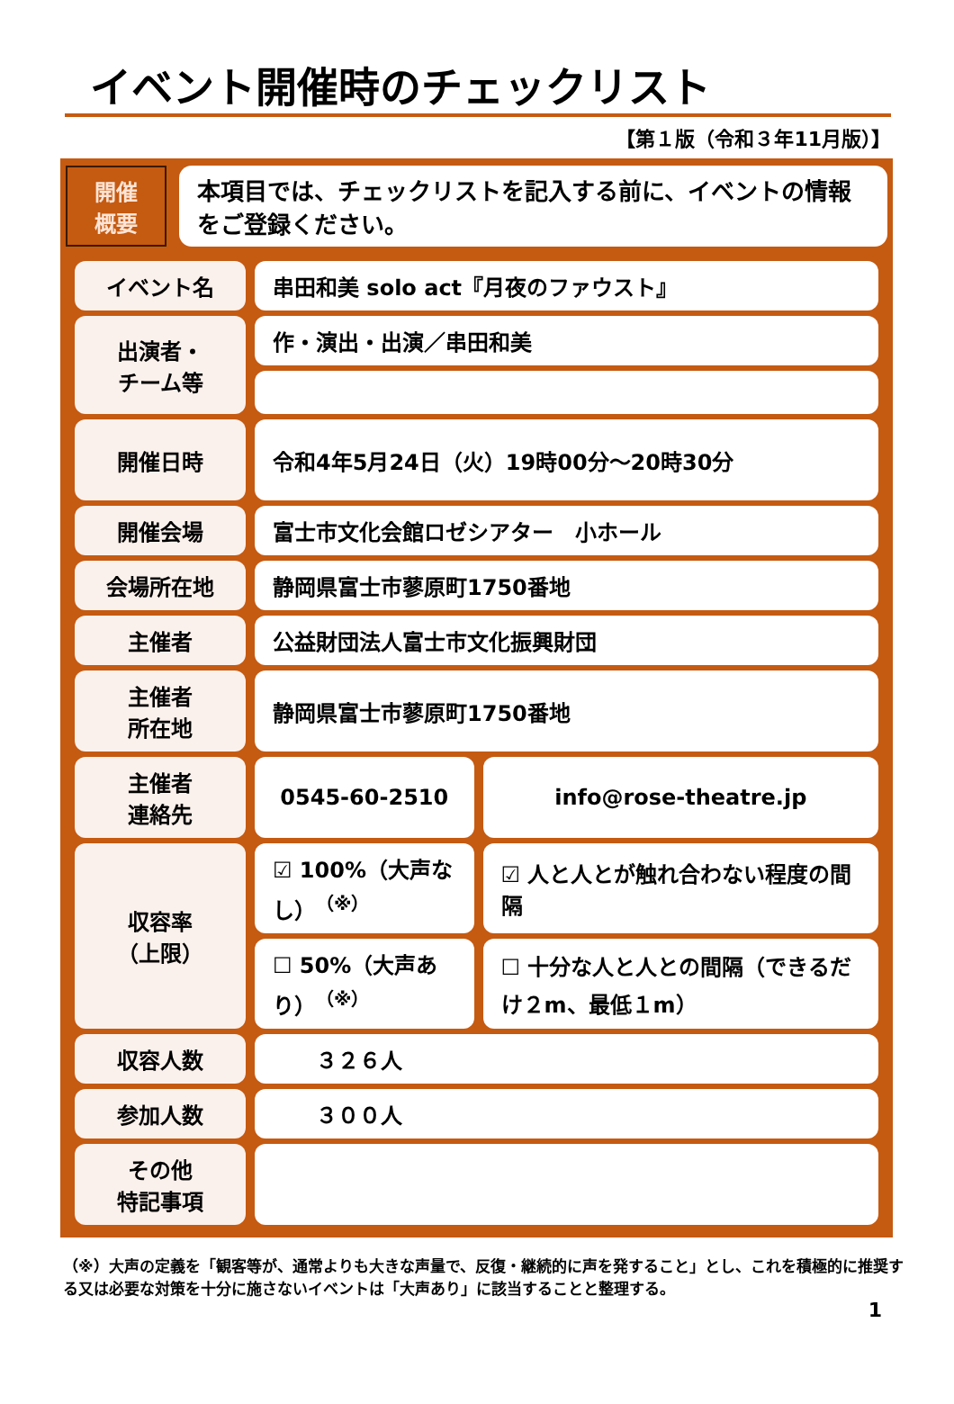イベント開催時のチェックリスト
【第１版（令和３年11月版）】
開催
概要
本項目では、チェックリストを記入する前に、イベントの情報をご登録ください。
| イベント名 | 串田和美 solo act『月夜のファウスト』 | |
| 出演者・ チーム等 | 作・演出・出演／串田和美 | |
| 開催日時 | 令和4年5月24日（火）19時00分～20時30分 | |
| 開催会場 | 富士市文化会館ロゼシアター 小ホール | |
| 会場所在地 | 静岡県富士市蓼原町1750番地 | |
| 主催者 | 公益財団法人富士市文化振興財団 | |
| 主催者 所在地 | 静岡県富士市蓼原町1750番地 | |
| 主催者 連絡先 | 0545-60-2510 | info@rose-theatre.jp |
| 収容率 （上限） | ☑ 100%（大声なし）<sup>（※）</sup> | ☑ 人と人とが触れ合わない程度の間隔 |
| | ☐ 50%（大声あり）<sup>（※）</sup> | ☐ 十分な人と人との間隔（できるだけ２m、最低１m） |
| 収容人数 | ３２６人 | |
| 参加人数 | ３００人 | |
| その他 特記事項 | | |
（※）大声の定義を「観客等が、通常よりも大きな声量で、反復・継続的に声を発すること」とし、これを積極的に推奨する又は必要な対策を十分に施さないイベントは「大声あり」に該当することと整理する。
1